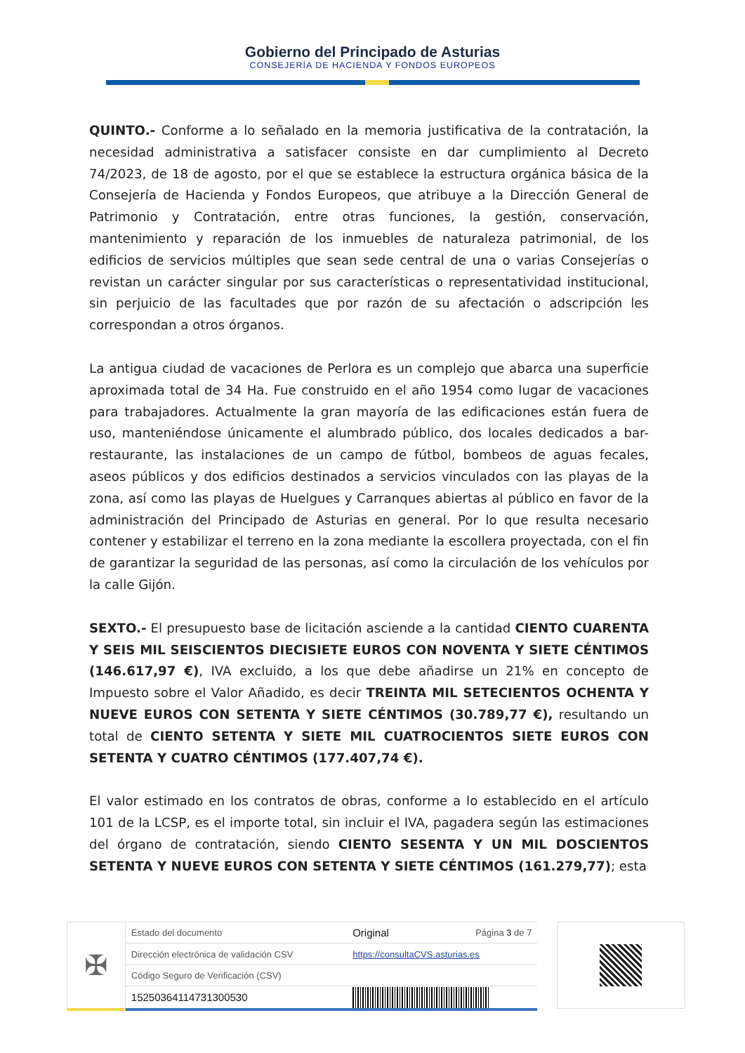Gobierno del Principado de Asturias
CONSEJERÍA DE HACIENDA Y FONDOS EUROPEOS
QUINTO.- Conforme a lo señalado en la memoria justificativa de la contratación, la necesidad administrativa a satisfacer consiste en dar cumplimiento al Decreto 74/2023, de 18 de agosto, por el que se establece la estructura orgánica básica de la Consejería de Hacienda y Fondos Europeos, que atribuye a la Dirección General de Patrimonio y Contratación, entre otras funciones, la gestión, conservación, mantenimiento y reparación de los inmuebles de naturaleza patrimonial, de los edificios de servicios múltiples que sean sede central de una o varias Consejerías o revistan un carácter singular por sus características o representatividad institucional, sin perjuicio de las facultades que por razón de su afectación o adscripción les correspondan a otros órganos.
La antigua ciudad de vacaciones de Perlora es un complejo que abarca una superficie aproximada total de 34 Ha. Fue construido en el año 1954 como lugar de vacaciones para trabajadores. Actualmente la gran mayoría de las edificaciones están fuera de uso, manteniéndose únicamente el alumbrado público, dos locales dedicados a bar-restaurante, las instalaciones de un campo de fútbol, bombeos de aguas fecales, aseos públicos y dos edificios destinados a servicios vinculados con las playas de la zona, así como las playas de Huelgues y Carranques abiertas al público en favor de la administración del Principado de Asturias en general. Por lo que resulta necesario contener y estabilizar el terreno en la zona mediante la escollera proyectada, con el fin de garantizar la seguridad de las personas, así como la circulación de los vehículos por la calle Gijón.
SEXTO.- El presupuesto base de licitación asciende a la cantidad CIENTO CUARENTA Y SEIS MIL SEISCIENTOS DIECISIETE EUROS CON NOVENTA Y SIETE CÉNTIMOS (146.617,97 €), IVA excluido, a los que debe añadirse un 21% en concepto de Impuesto sobre el Valor Añadido, es decir TREINTA MIL SETECIENTOS OCHENTA Y NUEVE EUROS CON SETENTA Y SIETE CÉNTIMOS (30.789,77 €), resultando un total de CIENTO SETENTA Y SIETE MIL CUATROCIENTOS SIETE EUROS CON SETENTA Y CUATRO CÉNTIMOS (177.407,74 €).
El valor estimado en los contratos de obras, conforme a lo establecido en el artículo 101 de la LCSP, es el importe total, sin incluir el IVA, pagadera según las estimaciones del órgano de contratación, siendo CIENTO SESENTA Y UN MIL DOSCIENTOS SETENTA Y NUEVE EUROS CON SETENTA Y SIETE CÉNTIMOS (161.279,77); esta
✠
| Estado del documento | Original | Página 3 de 7 |
| Dirección electrónica de validación CSV | https://consultaCVS.asturias.es | |
| Código Seguro de Verificación (CSV) | | |
| 15250364114731300530 | | |